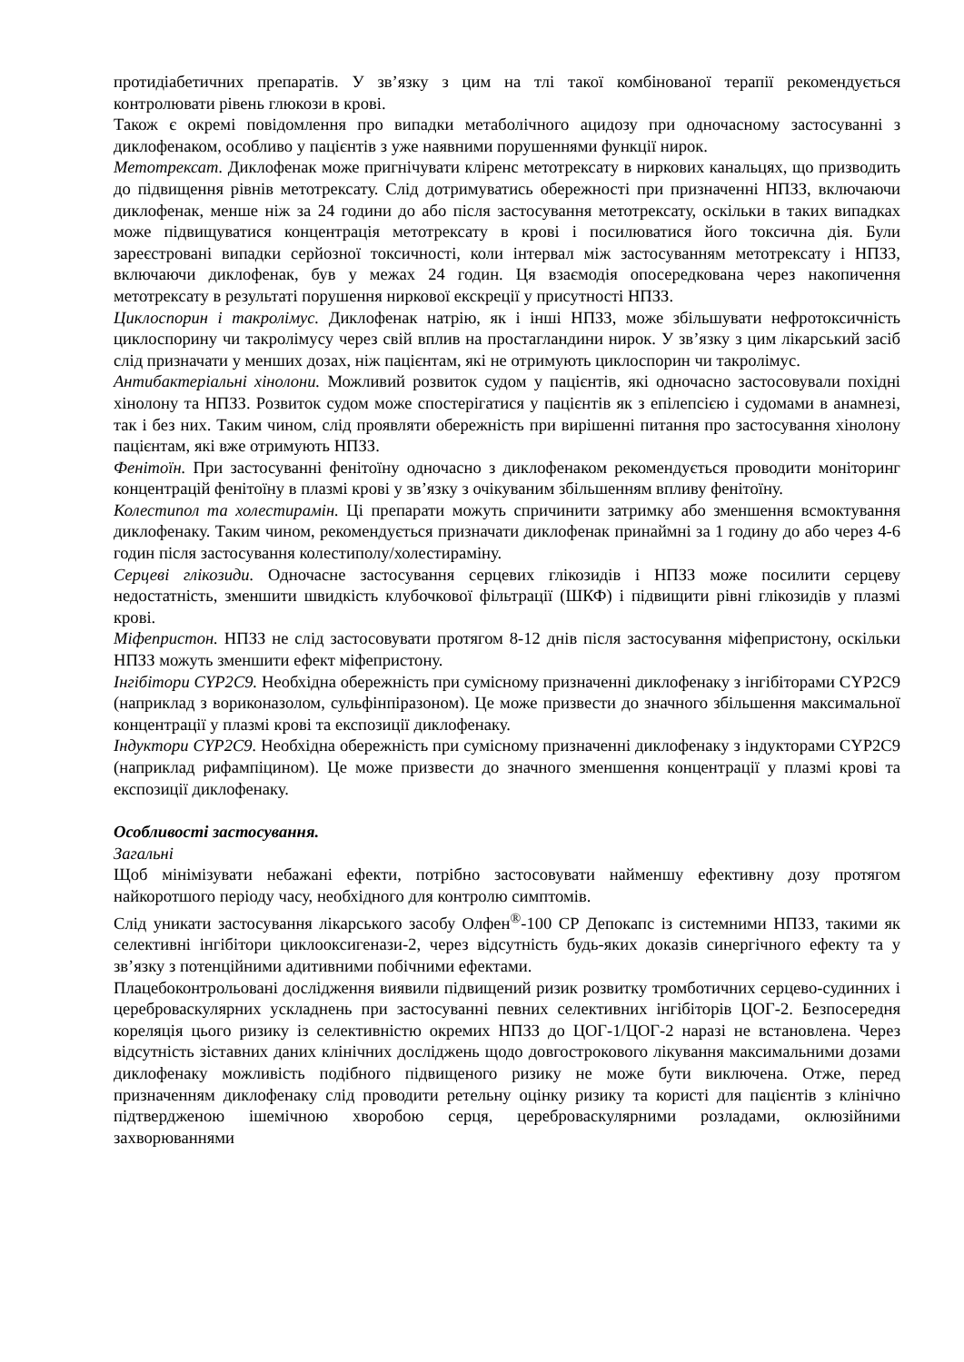протидіабетичних препаратів. У зв’язку з цим на тлі такої комбінованої терапії рекомендується контролювати рівень глюкози в крові.
Також є окремі повідомлення про випадки метаболічного ацидозу при одночасному застосуванні з диклофенаком, особливо у пацієнтів з уже наявними порушеннями функції нирок.
Метотрексат. Диклофенак може пригнічувати кліренс метотрексату в ниркових канальцях, що призводить до підвищення рівнів метотрексату. Слід дотримуватись обережності при призначенні НПЗЗ, включаючи диклофенак, менше ніж за 24 години до або після застосування метотрексату, оскільки в таких випадках може підвищуватися концентрація метотрексату в крові і посилюватися його токсична дія. Були зареєстровані випадки серйозної токсичності, коли інтервал між застосуванням метотрексату і НПЗЗ, включаючи диклофенак, був у межах 24 годин. Ця взаємодія опосередкована через накопичення метотрексату в результаті порушення ниркової екскреції у присутності НПЗЗ.
Циклоспорин і такролімус. Диклофенак натрію, як і інші НПЗЗ, може збільшувати нефротоксичність циклоспорину чи такролімусу через свій вплив на простагландини нирок. У зв’язку з цим лікарський засіб слід призначати у менших дозах, ніж пацієнтам, які не отримують циклоспорин чи такролімус.
Антибактеріальні хінолони. Можливий розвиток судом у пацієнтів, які одночасно застосовували похідні хінолону та НПЗЗ. Розвиток судом може спостерігатися у пацієнтів як з епілепсією і судомами в анамнезі, так і без них. Таким чином, слід проявляти обережність при вирішенні питання про застосування хінолону пацієнтам, які вже отримують НПЗЗ.
Фенітоїн. При застосуванні фенітоїну одночасно з диклофенаком рекомендується проводити моніторинг концентрацій фенітоїну в плазмі крові у зв’язку з очікуваним збільшенням впливу фенітоїну.
Колестипол та холестирамін. Ці препарати можуть спричинити затримку або зменшення всмоктування диклофенаку. Таким чином, рекомендується призначати диклофенак принаймні за 1 годину до або через 4-6 годин після застосування колестиполу/холестираміну.
Серцеві глікозиди. Одночасне застосування серцевих глікозидів і НПЗЗ може посилити серцеву недостатність, зменшити швидкість клубочкової фільтрації (ШКФ) і підвищити рівні глікозидів у плазмі крові.
Міфепристон. НПЗЗ не слід застосовувати протягом 8-12 днів після застосування міфепристону, оскільки НПЗЗ можуть зменшити ефект міфепристону.
Інгібітори CYP2C9. Необхідна обережність при сумісному призначенні диклофенаку з інгібіторами CYP2C9 (наприклад з вориконазолом, сульфінпіразоном). Це може призвести до значного збільшення максимальної концентрації у плазмі крові та експозиції диклофенаку.
Індуктори CYP2C9. Необхідна обережність при сумісному призначенні диклофенаку з індукторами CYP2C9 (наприклад рифампіцином). Це може призвести до значного зменшення концентрації у плазмі крові та експозиції диклофенаку.
Особливості застосування.
Загальні
Щоб мінімізувати небажані ефекти, потрібно застосовувати найменшу ефективну дозу протягом найкоротшого періоду часу, необхідного для контролю симптомів.
Слід уникати застосування лікарського засобу Олфен<sup>®</sup>-100 СР Депокапс із системними НПЗЗ, такими як селективні інгібітори циклооксигенази-2, через відсутність будь-яких доказів синергічного ефекту та у зв’язку з потенційними адитивними побічними ефектами.
Плацебоконтрольовані дослідження виявили підвищений ризик розвитку тромботичних серцево-судинних і цереброваскулярних ускладнень при застосуванні певних селективних інгібіторів ЦОГ-2. Безпосередня кореляція цього ризику із селективністю окремих НПЗЗ до ЦОГ-1/ЦОГ-2 наразі не встановлена. Через відсутність зіставних даних клінічних досліджень щодо довгострокового лікування максимальними дозами диклофенаку можливість подібного підвищеного ризику не може бути виключена. Отже, перед призначенням диклофенаку слід проводити ретельну оцінку ризику та користі для пацієнтів з клінічно підтвердженою ішемічною хворобою серця, цереброваскулярними розладами, оклюзійними захворюваннями